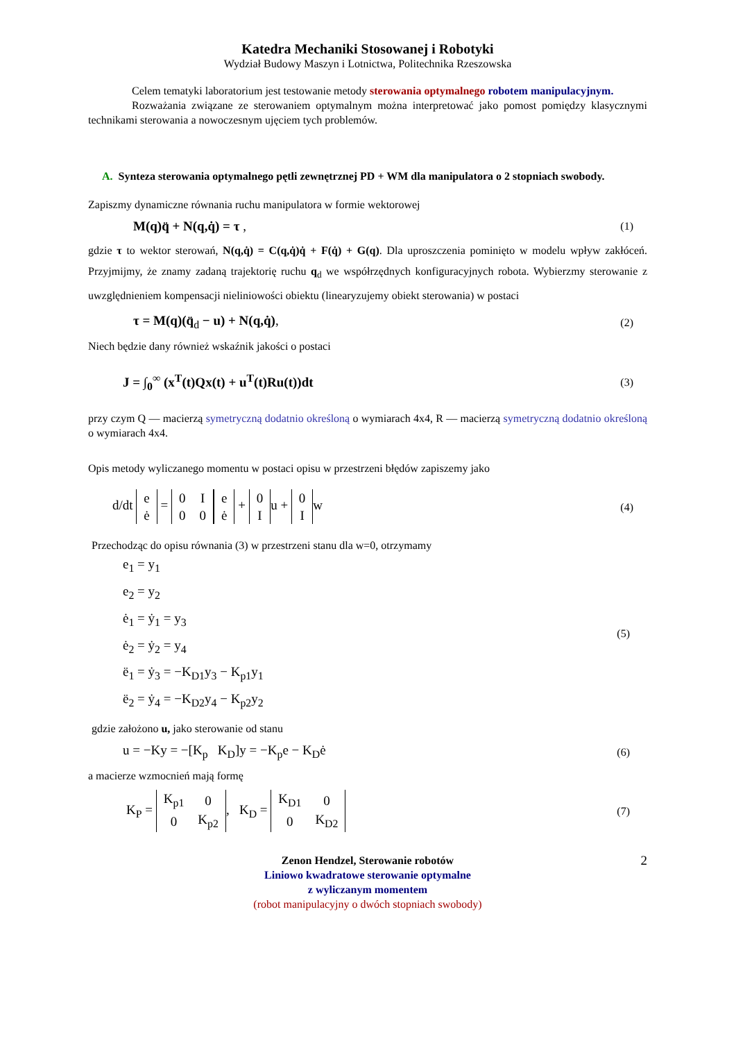Katedra Mechaniki Stosowanej i Robotyki
Wydział Budowy Maszyn i Lotnictwa, Politechnika Rzeszowska
Celem tematyki laboratorium jest testowanie metody sterowania optymalnego robotem manipulacyjnym.
Rozważania związane ze sterowaniem optymalnym można interpretować jako pomost pomiędzy klasycznymi technikami sterowania a nowoczesnym ujęciem tych problemów.
A. Synteza sterowania optymalnego pętli zewnętrznej PD + WM dla manipulatora o 2 stopniach swobody.
Zapiszmy dynamiczne równania ruchu manipulatora w formie wektorowej
M(q)q̈ + N(q,q̇) = τ , (1)
gdzie τ to wektor sterowań, N(q,q̇) = C(q,q̇)q̇ + F(q̇) + G(q). Dla uproszczenia pominięto w modelu wpływ zakłóceń. Przyjmijmy, że znamy zadaną trajektorię ruchu q<sub>d</sub> we współrzędnych konfiguracyjnych robota. Wybierzmy sterowanie z uwzględnieniem kompensacji nieliniowości obiektu (linearyzujemy obiekt sterowania) w postaci
τ = M(q)(q̈<sub>d</sub> − u) + N(q,q̇), (2)
Niech będzie dany również wskaźnik jakości o postaci
J = ∫<sub>0</sub><sup>∞</sup> (x<sup>T</sup>(t)Qx(t) + u<sup>T</sup>(t)Ru(t))dt (3)
przy czym Q — macierzą symetryczną dodatnio określoną o wymiarach 4x4, R — macierzą symetryczną dodatnio określoną o wymiarach 4x4.
Opis metody wyliczanego momentu w postaci opisu w przestrzeni błędów zapiszemy jako
d/dt
| e |
| ė |
=
| 0 | I |
| 0 | 0 |
| e |
| ė |
+
| 0 |
| I |
u +
| 0 |
| I |
w (4)
Przechodząc do opisu równania (3) w przestrzeni stanu dla w=0, otrzymamy
e<sub>1</sub> = y<sub>1</sub>
e<sub>2</sub> = y<sub>2</sub>
ė<sub>1</sub> = ẏ<sub>1</sub> = y<sub>3</sub>
ė<sub>2</sub> = ẏ<sub>2</sub> = y<sub>4</sub>
ë<sub>1</sub> = ẏ<sub>3</sub> = −K<sub>D1</sub>y<sub>3</sub> − K<sub>p1</sub>y<sub>1</sub>
ë<sub>2</sub> = ẏ<sub>4</sub> = −K<sub>D2</sub>y<sub>4</sub> − K<sub>p2</sub>y<sub>2</sub>
(5)
gdzie założono u, jako sterowanie od stanu
u = −Ky = −[K<sub>p</sub> K<sub>D</sub>]y = −K<sub>p</sub>e − K<sub>D</sub>ė (6)
a macierze wzmocnień mają formę
K<sub>P</sub> =
| K<sub>p1</sub> | 0 |
| 0 | K<sub>p2</sub> |
, K<sub>D</sub> =
| K<sub>D1</sub> | 0 |
| 0 | K<sub>D2</sub> |
(7)
Zenon Hendzel, Sterowanie robotów
Liniowo kwadratowe sterowanie optymalne
z wyliczanym momentem
(robot manipulacyjny o dwóch stopniach swobody)
2